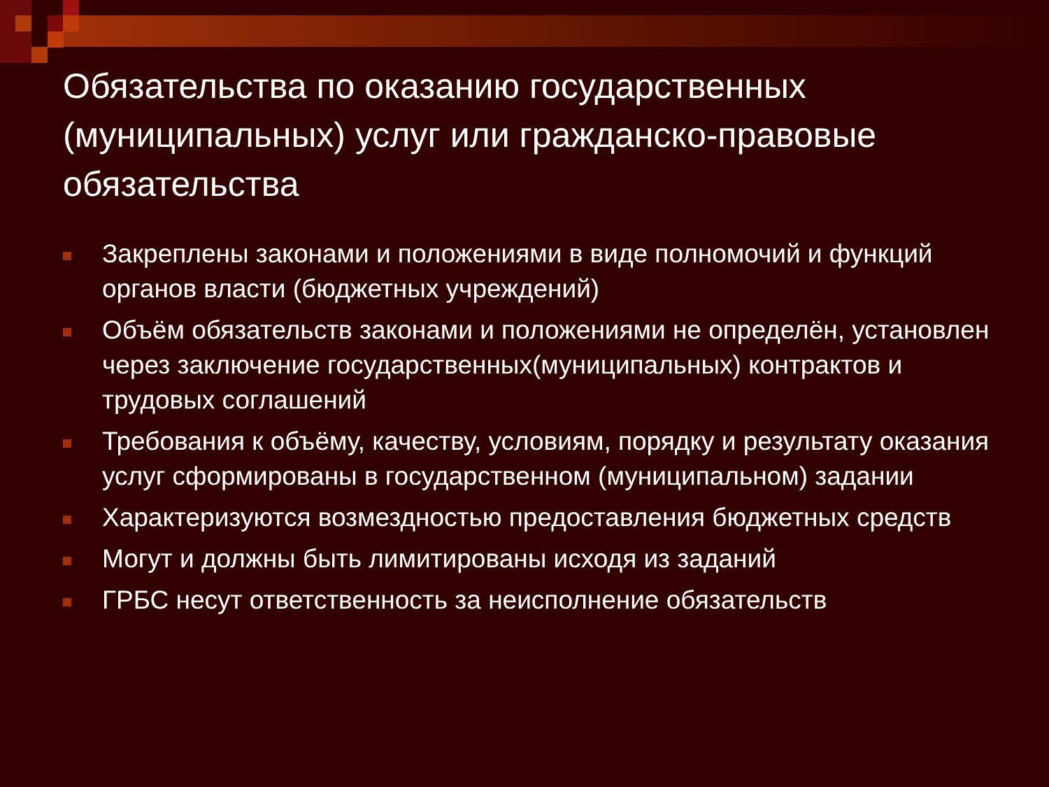Обязательства по оказанию государственных (муниципальных) услуг или гражданско-правовые обязательства
Закреплены законами и положениями в виде полномочий и функций органов власти (бюджетных учреждений)
Объём обязательств законами и положениями не определён, установлен через заключение государственных(муниципальных) контрактов и трудовых соглашений
Требования к объёму, качеству, условиям, порядку и результату оказания услуг сформированы в государственном (муниципальном) задании
Характеризуются возмездностью предоставления бюджетных средств
Могут и должны быть лимитированы исходя из заданий
ГРБС несут ответственность за неисполнение обязательств